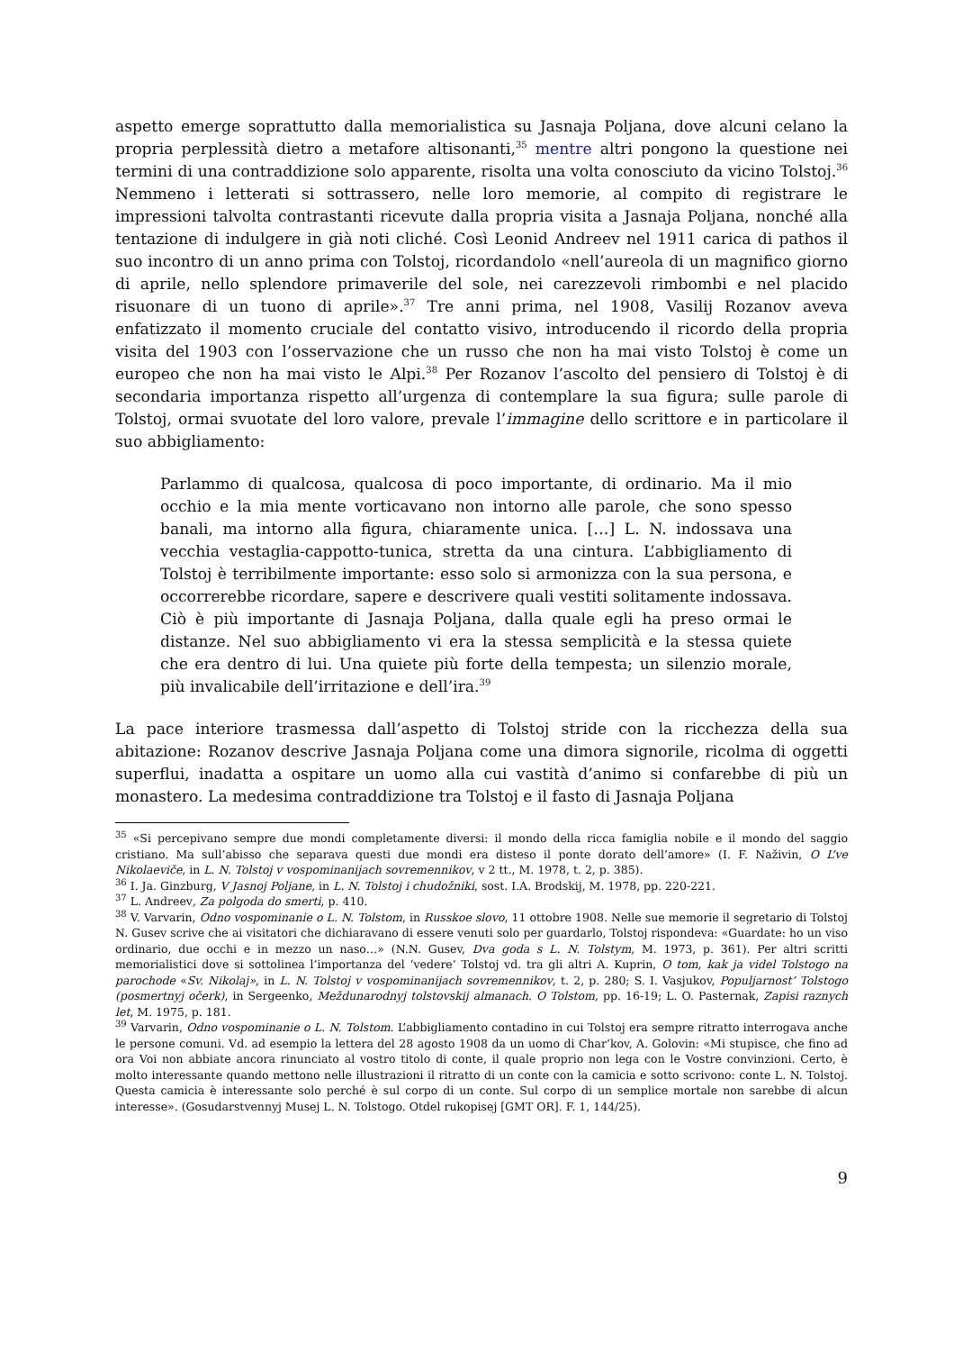aspetto emerge soprattutto dalla memorialistica su Jasnaja Poljana, dove alcuni celano la propria perplessità dietro a metafore altisonanti,<sup>35</sup> mentre altri pongono la questione nei termini di una contraddizione solo apparente, risolta una volta conosciuto da vicino Tolstoj.<sup>36</sup> Nemmeno i letterati si sottrassero, nelle loro memorie, al compito di registrare le impressioni talvolta contrastanti ricevute dalla propria visita a Jasnaja Poljana, nonché alla tentazione di indulgere in già noti cliché. Così Leonid Andreev nel 1911 carica di pathos il suo incontro di un anno prima con Tolstoj, ricordandolo «nell’aureola di un magnifico giorno di aprile, nello splendore primaverile del sole, nei carezzevoli rimbombi e nel placido risuonare di un tuono di aprile».<sup>37</sup> Tre anni prima, nel 1908, Vasilij Rozanov aveva enfatizzato il momento cruciale del contatto visivo, introducendo il ricordo della propria visita del 1903 con l’osservazione che un russo che non ha mai visto Tolstoj è come un europeo che non ha mai visto le Alpi.<sup>38</sup> Per Rozanov l’ascolto del pensiero di Tolstoj è di secondaria importanza rispetto all’urgenza di contemplare la sua figura; sulle parole di Tolstoj, ormai svuotate del loro valore, prevale l’immagine dello scrittore e in particolare il suo abbigliamento:
Parlammo di qualcosa, qualcosa di poco importante, di ordinario. Ma il mio occhio e la mia mente vorticavano non intorno alle parole, che sono spesso banali, ma intorno alla figura, chiaramente unica. […] L. N. indossava una vecchia vestaglia-cappotto-tunica, stretta da una cintura. L’abbigliamento di Tolstoj è terribilmente importante: esso solo si armonizza con la sua persona, e occorrerebbe ricordare, sapere e descrivere quali vestiti solitamente indossava. Ciò è più importante di Jasnaja Poljana, dalla quale egli ha preso ormai le distanze. Nel suo abbigliamento vi era la stessa semplicità e la stessa quiete che era dentro di lui. Una quiete più forte della tempesta; un silenzio morale, più invalicabile dell’irritazione e dell’ira.<sup>39</sup>
La pace interiore trasmessa dall’aspetto di Tolstoj stride con la ricchezza della sua abitazione: Rozanov descrive Jasnaja Poljana come una dimora signorile, ricolma di oggetti superflui, inadatta a ospitare un uomo alla cui vastità d’animo si confarebbe di più un monastero. La medesima contraddizione tra Tolstoj e il fasto di Jasnaja Poljana
<sup>35</sup> «Si percepivano sempre due mondi completamente diversi: il mondo della ricca famiglia nobile e il mondo del saggio cristiano. Ma sull’abisso che separava questi due mondi era disteso il ponte dorato dell’amore» (I. F. Naživin, O L’ve Nikolaeviče, in L. N. Tolstoj v vospominanijach sovremennikov, v 2 tt., M. 1978, t. 2, p. 385).
<sup>36</sup> I. Ja. Ginzburg, V Jasnoj Poljane, in L. N. Tolstoj i chudožniki, sost. I.A. Brodskij, M. 1978, pp. 220-221.
<sup>37</sup> L. Andreev, Za polgoda do smerti, p. 410.
<sup>38</sup> V. Varvarin, Odno vospominanie o L. N. Tolstom, in Russkoe slovo, 11 ottobre 1908. Nelle sue memorie il segretario di Tolstoj N. Gusev scrive che ai visitatori che dichiaravano di essere venuti solo per guardarlo, Tolstoj rispondeva: «Guardate: ho un viso ordinario, due occhi e in mezzo un naso…» (N.N. Gusev, Dva goda s L. N. Tolstym, M. 1973, p. 361). Per altri scritti memorialistici dove si sottolinea l’importanza del ‘vedere’ Tolstoj vd. tra gli altri A. Kuprin, O tom, kak ja videl Tolstogo na parochode «Sv. Nikolaj», in L. N. Tolstoj v vospominanijach sovremennikov, t. 2, p. 280; S. I. Vasjukov, Populjarnost’ Tolstogo (posmertnyj očerk), in Sergeenko, Meždunarodnyj tolstovskij almanach. O Tolstom, pp. 16-19; L. O. Pasternak, Zapisi raznych let, M. 1975, p. 181.
<sup>39</sup> Varvarin, Odno vospominanie o L. N. Tolstom. L’abbigliamento contadino in cui Tolstoj era sempre ritratto interrogava anche le persone comuni. Vd. ad esempio la lettera del 28 agosto 1908 da un uomo di Char’kov, A. Golovin: «Mi stupisce, che fino ad ora Voi non abbiate ancora rinunciato al vostro titolo di conte, il quale proprio non lega con le Vostre convinzioni. Certo, è molto interessante quando mettono nelle illustrazioni il ritratto di un conte con la camicia e sotto scrivono: conte L. N. Tolstoj. Questa camicia è interessante solo perché è sul corpo di un conte. Sul corpo di un semplice mortale non sarebbe di alcun interesse». (Gosudarstvennyj Musej L. N. Tolstogo. Otdel rukopisej [GMT OR]. F. 1, 144/25).
9